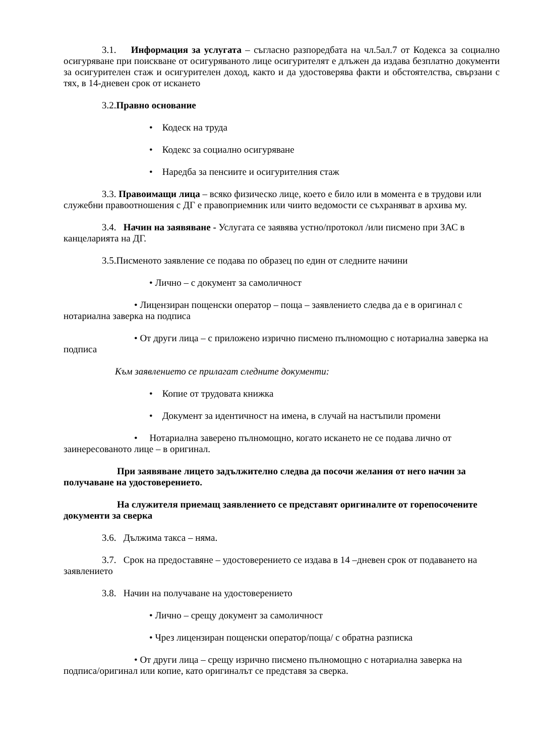3.1. Информация за услугата – съгласно разпоредбата на чл.5ал.7 от Кодекса за социално осигуряване при поискване от осигуряваното лице осигурителят е длъжен да издава безплатно документи за осигурителен стаж и осигурителен доход, както и да удостоверява факти и обстоятелства, свързани с тях, в 14-дневен срок от искането
3.2.Правно основание
• Кодеск на труда
• Кодекс за социално осигуряване
• Наредба за пенсиите и осигурителния стаж
3.3. Правоимащи лица – всяко физическо лице, което е било или в момента е в трудови или служебни правоотношения с ДГ е правоприемник или чиито ведомости се съхраняват в архива му.
3.4. Начин на заявяване - Услугата се заявява устно/протокол /или писмено при ЗАС в канцеларията на ДГ.
3.5.Писменото заявление се подава по образец по един от следните начини
• Лично – с документ за самоличност
• Лицензиран пощенски оператор – поща – заявлението следва да е в оригинал с нотариална заверка на подписа
• От други лица – с приложено изрично писмено пълномощно с нотариална заверка на подписа
Към заявлението се прилагат следните документи:
• Копие от трудовата книжка
• Документ за идентичност на имена, в случай на настъпили промени
• Нотариална заверено пълномощно, когато искането не се подава лично от заинересованото лице – в оригинал.
При заявяване лицето задължително следва да посочи желания от него начин за получаване на удостоверението.
На служителя приемащ заявлението се представят оригиналите от горепосочените документи за сверка
3.6. Дължима такса – няма.
3.7. Срок на предоставяне – удостоверението се издава в 14 –дневен срок от подаването на заявлението
3.8. Начин на получаване на удостоверението
• Лично – срещу документ за самоличност
• Чрез лицензиран пощенски оператор/поща/ с обратна разписка
• От други лица – срещу изрично писмено пълномощно с нотариална заверка на подписа/оригинал или копие, като оригиналът се представя за сверка.